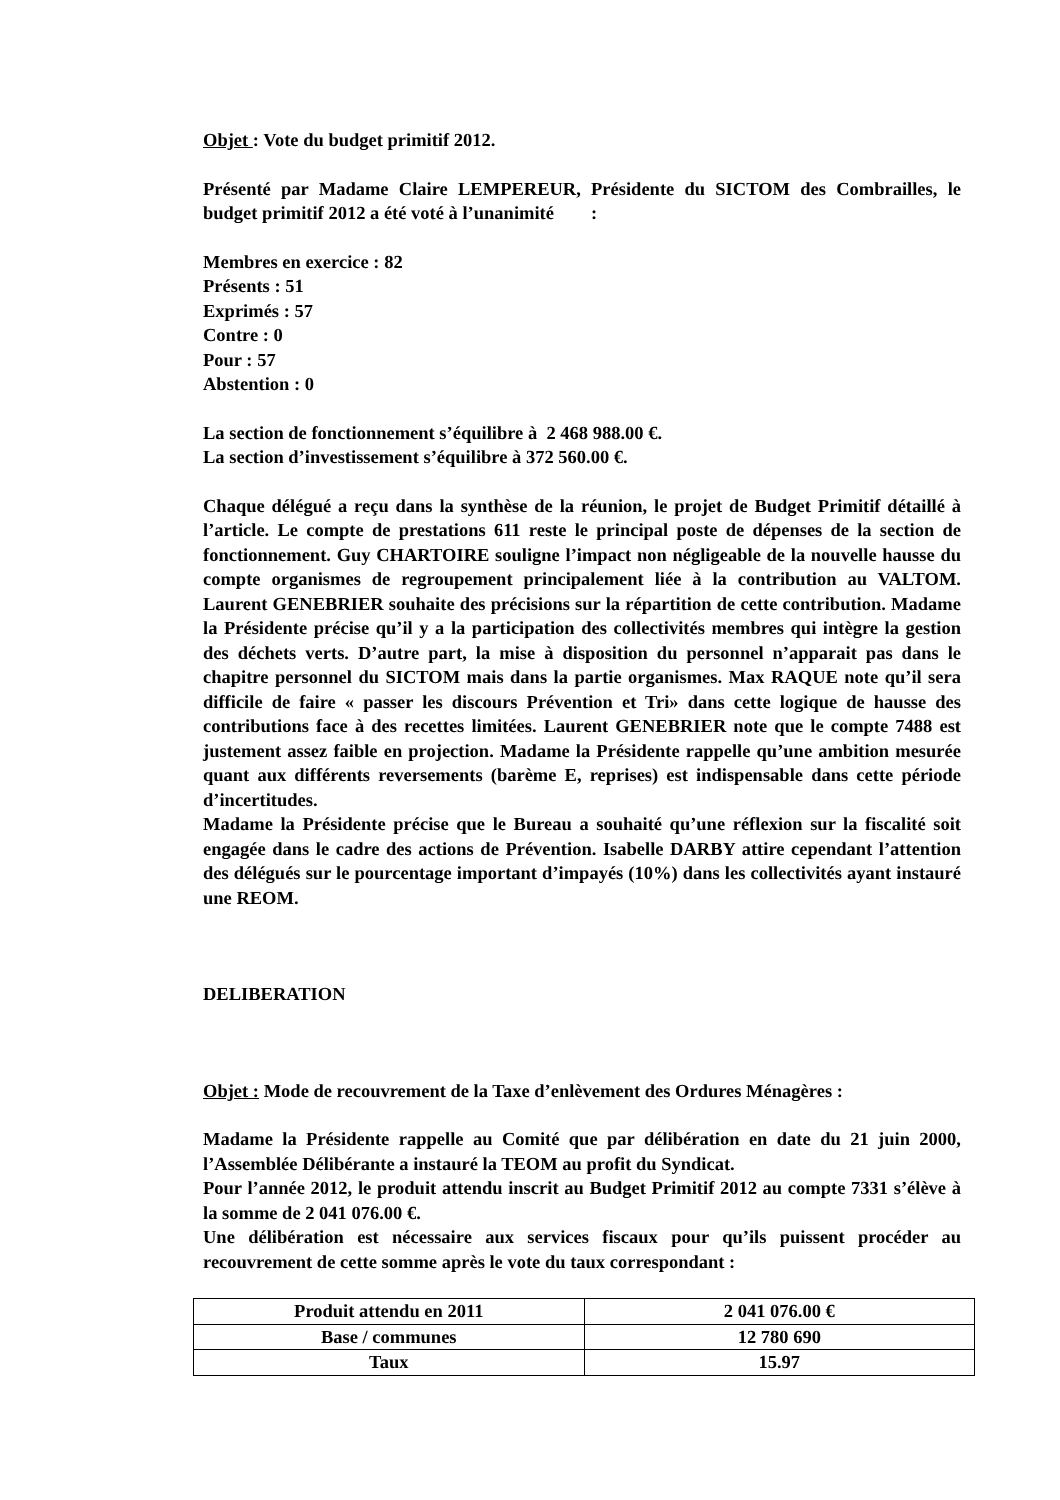Objet : Vote du budget primitif 2012.
Présenté par Madame Claire LEMPEREUR, Présidente du SICTOM des Combrailles, le budget primitif 2012 a été voté à l’unanimité :
Membres en exercice : 82
Présents : 51
Exprimés : 57
Contre : 0
Pour : 57
Abstention : 0
La section de fonctionnement s’équilibre à 2 468 988.00 €.
La section d’investissement s’équilibre à 372 560.00 €.
Chaque délégué a reçu dans la synthèse de la réunion, le projet de Budget Primitif détaillé à l’article. Le compte de prestations 611 reste le principal poste de dépenses de la section de fonctionnement. Guy CHARTOIRE souligne l’impact non négligeable de la nouvelle hausse du compte organismes de regroupement principalement liée à la contribution au VALTOM. Laurent GENEBRIER souhaite des précisions sur la répartition de cette contribution. Madame la Présidente précise qu’il y a la participation des collectivités membres qui intègre la gestion des déchets verts. D’autre part, la mise à disposition du personnel n’apparait pas dans le chapitre personnel du SICTOM mais dans la partie organismes. Max RAQUE note qu’il sera difficile de faire « passer les discours Prévention et Tri» dans cette logique de hausse des contributions face à des recettes limitées. Laurent GENEBRIER note que le compte 7488 est justement assez faible en projection. Madame la Présidente rappelle qu’une ambition mesurée quant aux différents reversements (barème E, reprises) est indispensable dans cette période d’incertitudes.
Madame la Présidente précise que le Bureau a souhaité qu’une réflexion sur la fiscalité soit engagée dans le cadre des actions de Prévention. Isabelle DARBY attire cependant l’attention des délégués sur le pourcentage important d’impayés (10%) dans les collectivités ayant instauré une REOM.
DELIBERATION
Objet : Mode de recouvrement de la Taxe d’enlèvement des Ordures Ménagères :
Madame la Présidente rappelle au Comité que par délibération en date du 21 juin 2000, l’Assemblée Délibérante a instauré la TEOM au profit du Syndicat.
Pour l’année 2012, le produit attendu inscrit au Budget Primitif 2012 au compte 7331 s’élève à la somme de 2 041 076.00 €.
Une délibération est nécessaire aux services fiscaux pour qu’ils puissent procéder au recouvrement de cette somme après le vote du taux correspondant :
| Produit attendu en 2011 | 2 041 076.00 € |
| Base / communes | 12 780 690 |
| Taux | 15.97 |